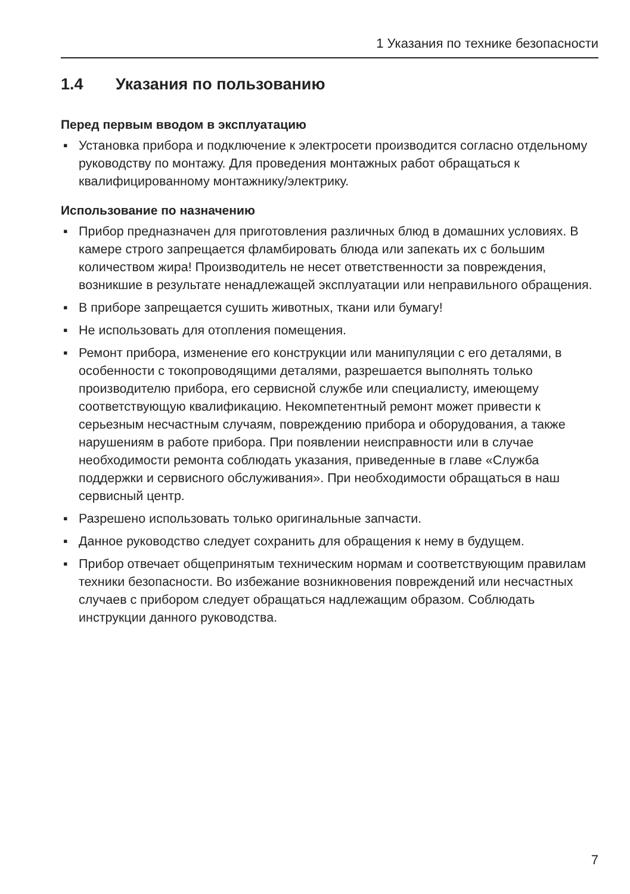1 Указания по технике безопасности
1.4 Указания по пользованию
Перед первым вводом в эксплуатацию
▪ Установка прибора и подключение к электросети производится согласно отдельному руководству по монтажу. Для проведения монтажных работ обращаться к квалифицированному монтажнику/электрику.
Использование по назначению
▪ Прибор предназначен для приготовления различных блюд в домашних условиях. В камере строго запрещается фламбировать блюда или запекать их с большим количеством жира! Производитель не несет ответственности за повреждения, возникшие в результате ненадлежащей эксплуатации или неправильного обращения.
▪ В приборе запрещается сушить животных, ткани или бумагу!
▪ Не использовать для отопления помещения.
▪ Ремонт прибора, изменение его конструкции или манипуляции с его деталями, в особенности с токопроводящими деталями, разрешается выполнять только производителю прибора, его сервисной службе или специалисту, имеющему соответствующую квалификацию. Некомпетентный ремонт может привести к серьезным несчастным случаям, повреждению прибора и оборудования, а также нарушениям в работе прибора. При появлении неисправности или в случае необходимости ремонта соблюдать указания, приведенные в главе «Служба поддержки и сервисного обслуживания». При необходимости обращаться в наш сервисный центр.
▪ Разрешено использовать только оригинальные запчасти.
▪ Данное руководство следует сохранить для обращения к нему в будущем.
▪ Прибор отвечает общепринятым техническим нормам и соответствующим правилам техники безопасности. Во избежание возникновения повреждений или несчастных случаев с прибором следует обращаться надлежащим образом. Соблюдать инструкции данного руководства.
7